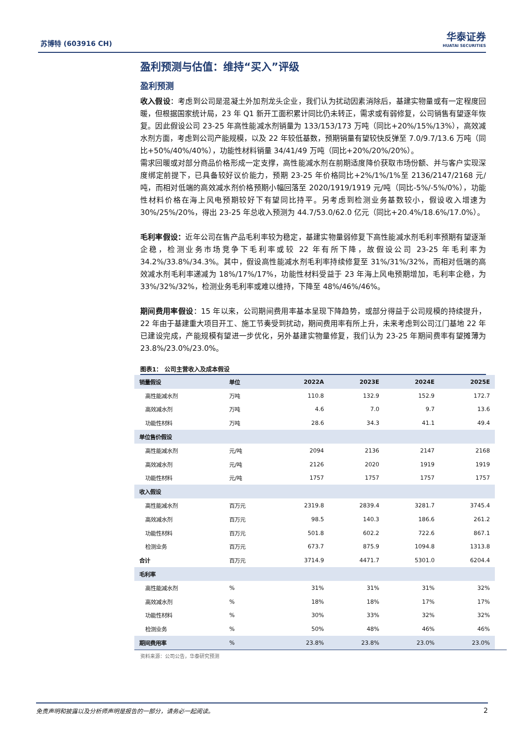苏博特 (603916 CH) 华泰证券
HUATAI SECURITIES
盈利预测与估值：维持“买入”评级
盈利预测
收入假设：考虑到公司是混凝土外加剂龙头企业，我们认为扰动因素消除后，基建实物量或有一定程度回暖，但根据国家统计局，23 年 Q1 新开工面积累计同比仍未转正，需求或有弱修复，公司销售有望逐年恢复。因此假设公司 23-25 年高性能减水剂销量为 133/153/173 万吨（同比+20%/15%/13%），高效减水剂方面，考虑到公司产能规模，以及 22 年较低基数，预期销量有望较快反弹至 7.0/9.7/13.6 万吨（同比+50%/40%/40%），功能性材料销量 34/41/49 万吨（同比+20%/20%/20%）。
需求回暖或对部分商品价格形成一定支撑，高性能减水剂在前期适度降价获取市场份额、并与客户实现深度绑定前提下，已具备较好议价能力，预期 23-25 年价格同比+2%/1%/1%至 2136/2147/2168 元/吨，而相对低端的高效减水剂价格预期小幅回落至 2020/1919/1919 元/吨（同比-5%/-5%/0%），功能性材料价格在海上风电预期较好下有望同比持平。另考虑到检测业务基数较小，假设收入增速为 30%/25%/20%，得出 23-25 年总收入预测为 44.7/53.0/62.0 亿元（同比+20.4%/18.6%/17.0%）。
毛利率假设：近年公司在售产品毛利率较为稳定，基建实物量弱修复下高性能减水剂毛利率预期有望逐渐企稳，检测业务市场竞争下毛利率或较 22 年有所下降，故假设公司 23-25 年毛利率为 34.2%/33.8%/34.3%。其中，假设高性能减水剂毛利率持续修复至 31%/31%/32%，而相对低端的高效减水剂毛利率递减为 18%/17%/17%，功能性材料受益于 23 年海上风电预期增加，毛利率企稳，为 33%/32%/32%，检测业务毛利率或难以维持，下降至 48%/46%/46%。
期间费用率假设：15 年以来，公司期间费用率基本呈现下降趋势，或部分得益于公司规模的持续提升，22 年由于基建重大项目开工、施工节奏受到扰动，期间费用率有所上升，未来考虑到公司江门基地 22 年已建设完成，产能规模有望进一步优化，另外基建实物量修复，我们认为 23-25 年期间费率有望摊薄为 23.8%/23.0%/23.0%。
图表1： 公司主营收入及成本假设
| 销量假设 | 单位 | 2022A | 2023E | 2024E | 2025E |
| --- | --- | --- | --- | --- | --- |
| 高性能减水剂 | 万吨 | 110.8 | 132.9 | 152.9 | 172.7 |
| 高效减水剂 | 万吨 | 4.6 | 7.0 | 9.7 | 13.6 |
| 功能性材料 | 万吨 | 28.6 | 34.3 | 41.1 | 49.4 |
| 单位售价假设 | | | | | |
| 高性能减水剂 | 元/吨 | 2094 | 2136 | 2147 | 2168 |
| 高效减水剂 | 元/吨 | 2126 | 2020 | 1919 | 1919 |
| 功能性材料 | 元/吨 | 1757 | 1757 | 1757 | 1757 |
| 收入假设 | | | | | |
| 高性能减水剂 | 百万元 | 2319.8 | 2839.4 | 3281.7 | 3745.4 |
| 高效减水剂 | 百万元 | 98.5 | 140.3 | 186.6 | 261.2 |
| 功能性材料 | 百万元 | 501.8 | 602.2 | 722.6 | 867.1 |
| 检测业务 | 百万元 | 673.7 | 875.9 | 1094.8 | 1313.8 |
| 合计 | 百万元 | 3714.9 | 4471.7 | 5301.0 | 6204.4 |
| 毛利率 | | | | | |
| 高性能减水剂 | % | 31% | 31% | 31% | 32% |
| 高效减水剂 | % | 18% | 18% | 17% | 17% |
| 功能性材料 | % | 30% | 33% | 32% | 32% |
| 检测业务 | % | 50% | 48% | 46% | 46% |
| 期间费用率 | % | 23.8% | 23.8% | 23.0% | 23.0% |
资料来源：公司公告，华泰研究预测
免责声明和披露以及分析师声明是报告的一部分，请务必一起阅读。 2